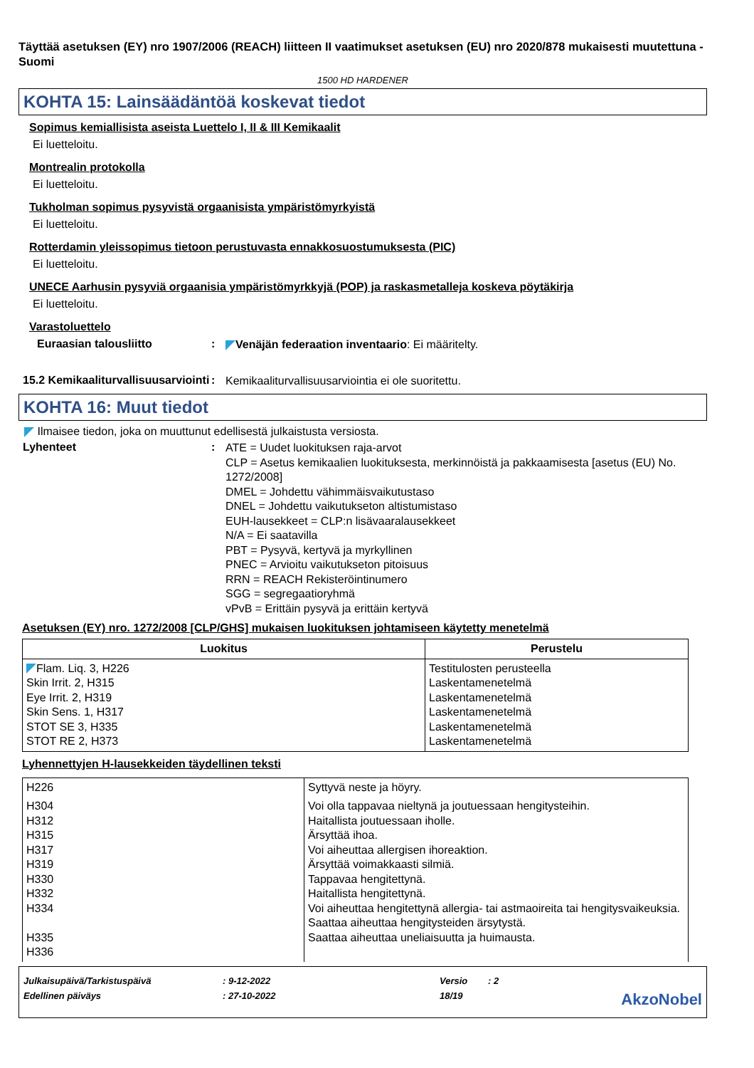Täyttää asetuksen (EY) nro 1907/2006 (REACH) liitteen II vaatimukset asetuksen (EU) nro 2020/878 mukaisesti muutettuna - Suomi
1500 HD HARDENER
KOHTA 15: Lainsäädäntöä koskevat tiedot
Sopimus kemiallisista aseista Luettelo I, II & III Kemikaalit
Ei luetteloitu.
Montrealin protokolla
Ei luetteloitu.
Tukholman sopimus pysyvistä orgaanisista ympäristömyrkyistä
Ei luetteloitu.
Rotterdamin yleissopimus tietoon perustuvasta ennakkosuostumuksesta (PIC)
Ei luetteloitu.
UNECE Aarhusin pysyviä orgaanisia ympäristömyrkkyjä (POP) ja raskasmetalleja koskeva pöytäkirja
Ei luetteloitu.
Varastoluettelo
Euraasian talousliitto: Venäjän federaation inventaario: Ei määritelty.
15.2 Kemikaaliturvallisuusarviointi: Kemikaaliturvallisuusarviointia ei ole suoritettu.
KOHTA 16: Muut tiedot
Ilmaisee tiedon, joka on muuttunut edellisestä julkaistusta versiosta.
Lyhenteet: ATE = Uudet luokituksen raja-arvot
CLP = Asetus kemikaalien luokituksesta, merkinnöistä ja pakkaamisesta [asetus (EU) No. 1272/2008]
DMEL = Johdettu vähimmäisvaikutustaso
DNEL = Johdettu vaikutukseton altistumistaso
EUH-lausekkeet = CLP:n lisävaaralausekkeet
N/A = Ei saatavilla
PBT = Pysyvä, kertyvä ja myrkyllinen
PNEC = Arvioitu vaikutukseton pitoisuus
RRN = REACH Rekisteröintinumero
SGG = segregaatioryhmä
vPvB = Erittäin pysyvä ja erittäin kertyvä
Asetuksen (EY) nro. 1272/2008 [CLP/GHS] mukaisen luokituksen johtamiseen käytetty menetelmä
| Luokitus | Perustelu |
| --- | --- |
| Flam. Liq. 3, H226 Skin Irrit. 2, H315 Eye Irrit. 2, H319 Skin Sens. 1, H317 STOT SE 3, H335 STOT RE 2, H373 | Testitulosten perusteella Laskentamenetelmä Laskentamenetelmä Laskentamenetelmä Laskentamenetelmä Laskentamenetelmä |
Lyhennettyjen H-lausekkeiden täydellinen teksti
| H226 | Syttyvä neste ja höyry. |
| H304 H312 H315 H317 H319 H330 H332 H334 H335 H336 | Voi olla tappavaa nieltynä ja joutuessaan hengitysteihin. Haitallista joutuessaan iholle. Ärsyttää ihoa. Voi aiheuttaa allergisen ihoreaktion. Ärsyttää voimakkaasti silmiä. Tappavaa hengitettynä. Haitallista hengitettynä. Voi aiheuttaa hengitettynä allergia- tai astmaoireita tai hengitysvaikeuksia. Saattaa aiheuttaa hengitysteiden ärsytystä. Saattaa aiheuttaa uneliaisuutta ja huimausta. |
Julkaisupäivä/Tarkistuspäivä: 9-12-2022 Versio: 2
Edellinen päiväys: 27-10-2022 18/19 AkzoNobel